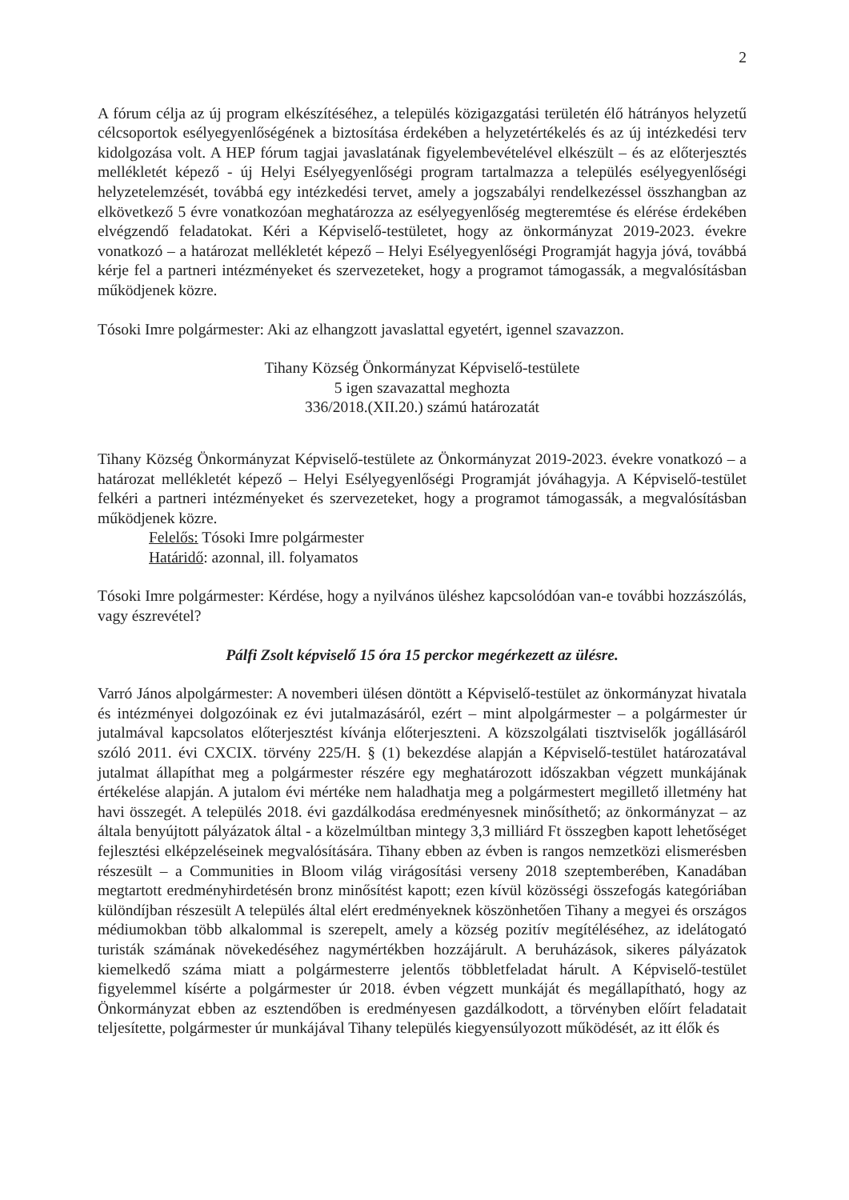2
A fórum célja az új program elkészítéséhez, a település közigazgatási területén élő hátrányos helyzetű célcsoportok esélyegyenlőségének a biztosítása érdekében a helyzetértékelés és az új intézkedési terv kidolgozása volt. A HEP fórum tagjai javaslatának figyelembevételével elkészült – és az előterjesztés mellékletét képező - új Helyi Esélyegyenlőségi program tartalmazza a település esélyegyenlőségi helyzetelemzését, továbbá egy intézkedési tervet, amely a jogszabályi rendelkezéssel összhangban az elkövetkező 5 évre vonatkozóan meghatározza az esélyegyenlőség megteremtése és elérése érdekében elvégzendő feladatokat. Kéri a Képviselő-testületet, hogy az önkormányzat 2019-2023. évekre vonatkozó – a határozat mellékletét képező – Helyi Esélyegyenlőségi Programját hagyja jóvá, továbbá kérje fel a partneri intézményeket és szervezeteket, hogy a programot támogassák, a megvalósításban működjenek közre.
Tósoki Imre polgármester: Aki az elhangzott javaslattal egyetért, igennel szavazzon.
Tihany Község Önkormányzat Képviselő-testülete
5 igen szavazattal meghozta
336/2018.(XII.20.) számú határozatát
Tihany Község Önkormányzat Képviselő-testülete az Önkormányzat 2019-2023. évekre vonatkozó – a határozat mellékletét képező – Helyi Esélyegyenlőségi Programját jóváhagyja. A Képviselő-testület felkéri a partneri intézményeket és szervezeteket, hogy a programot támogassák, a megvalósításban működjenek közre.
Felelős: Tósoki Imre polgármester
Határidő: azonnal, ill. folyamatos
Tósoki Imre polgármester: Kérdése, hogy a nyilvános üléshez kapcsolódóan van-e további hozzászólás, vagy észrevétel?
Pálfi Zsolt képviselő 15 óra 15 perckor megérkezett az ülésre.
Varró János alpolgármester: A novemberi ülésen döntött a Képviselő-testület az önkormányzat hivatala és intézményei dolgozóinak ez évi jutalmazásáról, ezért – mint alpolgármester – a polgármester úr jutalmával kapcsolatos előterjesztést kívánja előterjeszteni. A közszolgálati tisztviselők jogállásáról szóló 2011. évi CXCIX. törvény 225/H. § (1) bekezdése alapján a Képviselő-testület határozatával jutalmat állapíthat meg a polgármester részére egy meghatározott időszakban végzett munkájának értékelése alapján. A jutalom évi mértéke nem haladhatja meg a polgármestert megillető illetmény hat havi összegét. A település 2018. évi gazdálkodása eredményesnek minősíthető; az önkormányzat – az általa benyújtott pályázatok által - a közelmúltban mintegy 3,3 milliárd Ft összegben kapott lehetőséget fejlesztési elképzeléseinek megvalósítására. Tihany ebben az évben is rangos nemzetközi elismerésben részesült – a Communities in Bloom világ virágosítási verseny 2018 szeptemberében, Kanadában megtartott eredményhirdetésén bronz minősítést kapott; ezen kívül közösségi összefogás kategóriában különdíjban részesült A település által elért eredményeknek köszönhetően Tihany a megyei és országos médiumokban több alkalommal is szerepelt, amely a község pozitív megítéléséhez, az idelátogató turisták számának növekedéséhez nagymértékben hozzájárult. A beruházások, sikeres pályázatok kiemelkedő száma miatt a polgármesterre jelentős többletfeladat hárult. A Képviselő-testület figyelemmel kísérte a polgármester úr 2018. évben végzett munkáját és megállapítható, hogy az Önkormányzat ebben az esztendőben is eredményesen gazdálkodott, a törvényben előírt feladatait teljesítette, polgármester úr munkájával Tihany település kiegyensúlyozott működését, az itt élők és